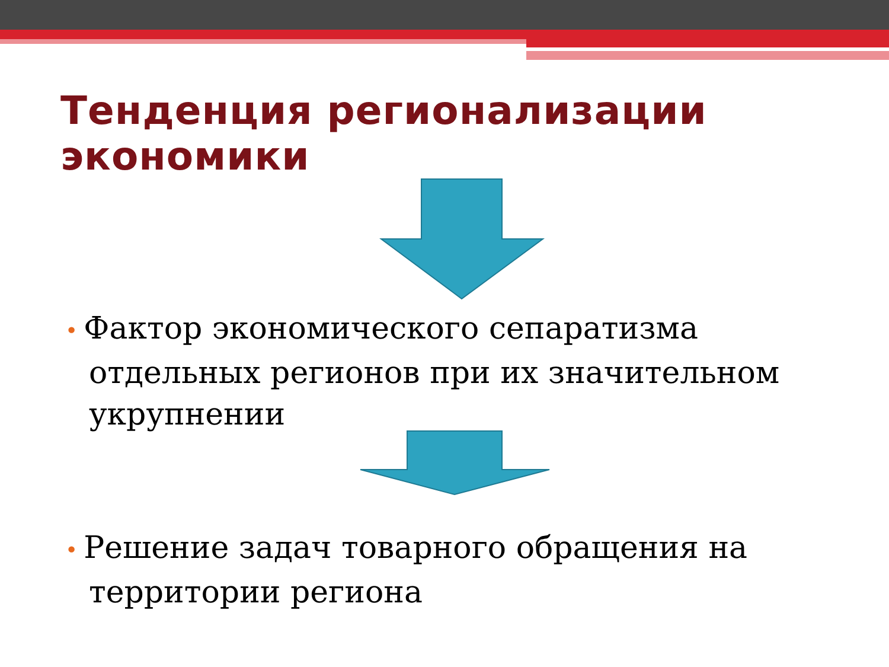Тенденция регионализации экономики
• Фактор экономического сепаратизма отдельных регионов при их значительном укрупнении
• Решение задач товарного обращения на территории региона